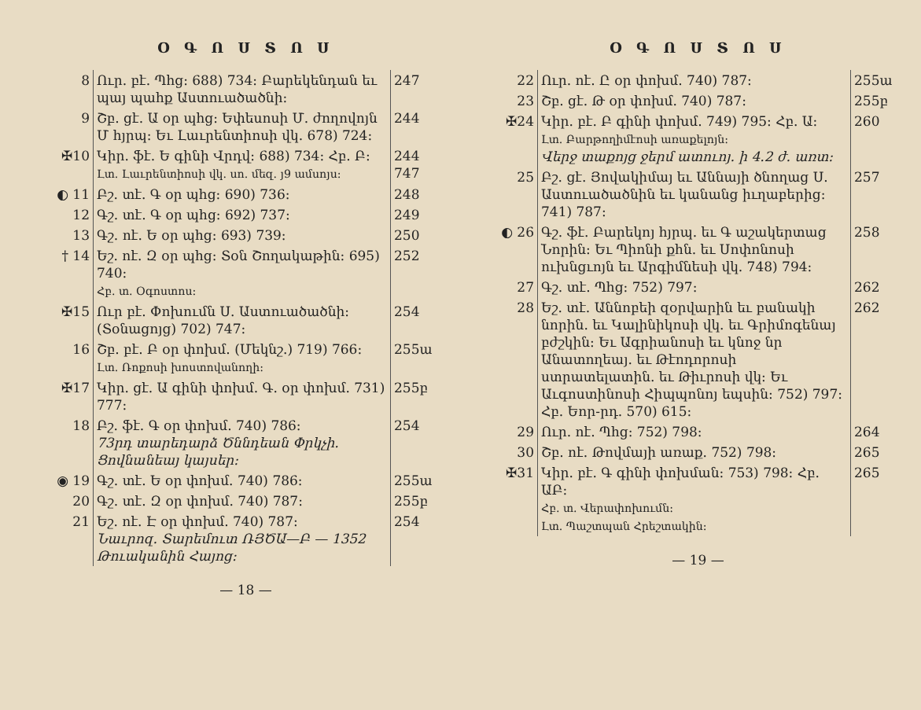Օ Գ Ո Ս Տ Ո Ս
| 8 | Ուր. բէ. Պհց։ 688) 734։ Բարեկենդան եւ պայ պահք Աստուածածնի։ | 247 |
| 9 | Շբ. ցէ. Ա օր պհց։ Եփեսոսի Մ. ժողովոյն Մ հյրպ։ Եւ Լաւրենտիոսի վկ. 678) 724։ | 244 |
| ✠10 | Կիր. ֆէ. Ե գինի Վրդվ։ 688) 734։ Հբ. Բ։ Լտ. Լաւրենտիոսի վկ. սո. մեզ. յ9 ամսոյս։ | 244 747 |
| ◐ 11 | Բշ. տէ. Գ օր պհց։ 690) 736։ | 248 |
| 12 | Գշ. տէ. Գ օր պհց։ 692) 737։ | 249 |
| 13 | Գշ. ոէ. Ե օր պհց։ 693) 739։ | 250 |
| † 14 | Եշ. ոէ. Զ օր պհց։ Տօն Շողակաթին։ 695) 740։ Հբ. տ. Օգոստոս։ | 252 |
| ✠15 | Ուր բէ. Փոխումն Ս. Աստուածածնի։ (Տօնացոյց) 702) 747։ | 254 |
| 16 | Շբ. բէ. Բ օր փոխմ. (Մեկնշ.) 719) 766։ Լտ. Ռոքոսի խոստովանողի։ | 255ա |
| ✠17 | Կիր. ցէ. Ա գինի փոխմ. Գ. օր փոխմ. 731) 777։ | 255բ |
| 18 | Բշ. ֆէ. Գ օր փոխմ. 740) 786։ 73րդ տարեդարձ Ծննդեան Փրկչի. Ցովնանեայ կայսեր։ | 254 |
| ◉ 19 | Գշ. տէ. Ե օր փոխմ. 740) 786։ | 255ա |
| 20 | Գշ. տէ. Զ օր փոխմ. 740) 787։ | 255բ |
| 21 | Եշ. ոէ. Է օր փոխմ. 740) 787։ Նաւրոզ. Տարեմուտ ՌՅԾԱ—Բ — 1352 Թուականին Հայոց։ | 254 |
— 18 —
Օ Գ Ո Ս Տ Ո Ս
| 22 | Ուր. ոէ. Ը օր փոխմ. 740) 787։ | 255ա |
| 23 | Շբ. ցէ. Թ օր փոխմ. 740) 787։ | 255բ |
| ✠24 | Կիր. բէ. Բ գինի փոխմ. 749) 795։ Հբ. Ա։ Լտ. Բարթողիմէոսի առաքելոյն։ Վերջ տաքոյց ջերմ ատուոյ. ի 4.2 ժ. առտ։ | 260 |
| 25 | Բշ. ցէ. Յովակիմայ եւ Աննայի ծնողաց Ս. Աստուածածնին եւ կանանց իւղաբերից։ 741) 787։ | 257 |
| ◐ 26 | Գշ. ֆէ. Բարեկոյ հյրպ. եւ Գ աշակերտաց Նորին։ Եւ Պիոնի քհն. եւ Սոփոնոսի ուխնցւոյն եւ Արգիմնեսի վկ. 748) 794։ | 258 |
| 27 | Գշ. տէ. Պհց։ 752) 797։ | 262 |
| 28 | Եշ. տէ. Աննոբեի զօրվարին եւ բանակի նորին. եւ Կալինիկոսի վկ. եւ Գրիմոգենայ բժշկին։ Եւ Ագրիանոսի եւ կնոջ նր Անատողեայ. եւ Թէոդորոսի ստրատելատին. եւ Թիւրոսի վկ։ Եւ Աւգոստինոսի Հիպպոնոյ եպսին։ 752) 797։ Հբ. Եոր-րդ. 570) 615։ | 262 |
| 29 | Ուր. ոէ. Պհց։ 752) 798։ | 264 |
| 30 | Շբ. ոէ. Թովմայի առաք. 752) 798։ | 265 |
| ✠31 | Կիր. բէ. Գ գինի փոխման։ 753) 798։ Հբ. ԱԲ։ Հբ. տ. Վերափոխումն։ Լտ. Պաշտպան Հրեշտակին։ | 265 |
— 19 —